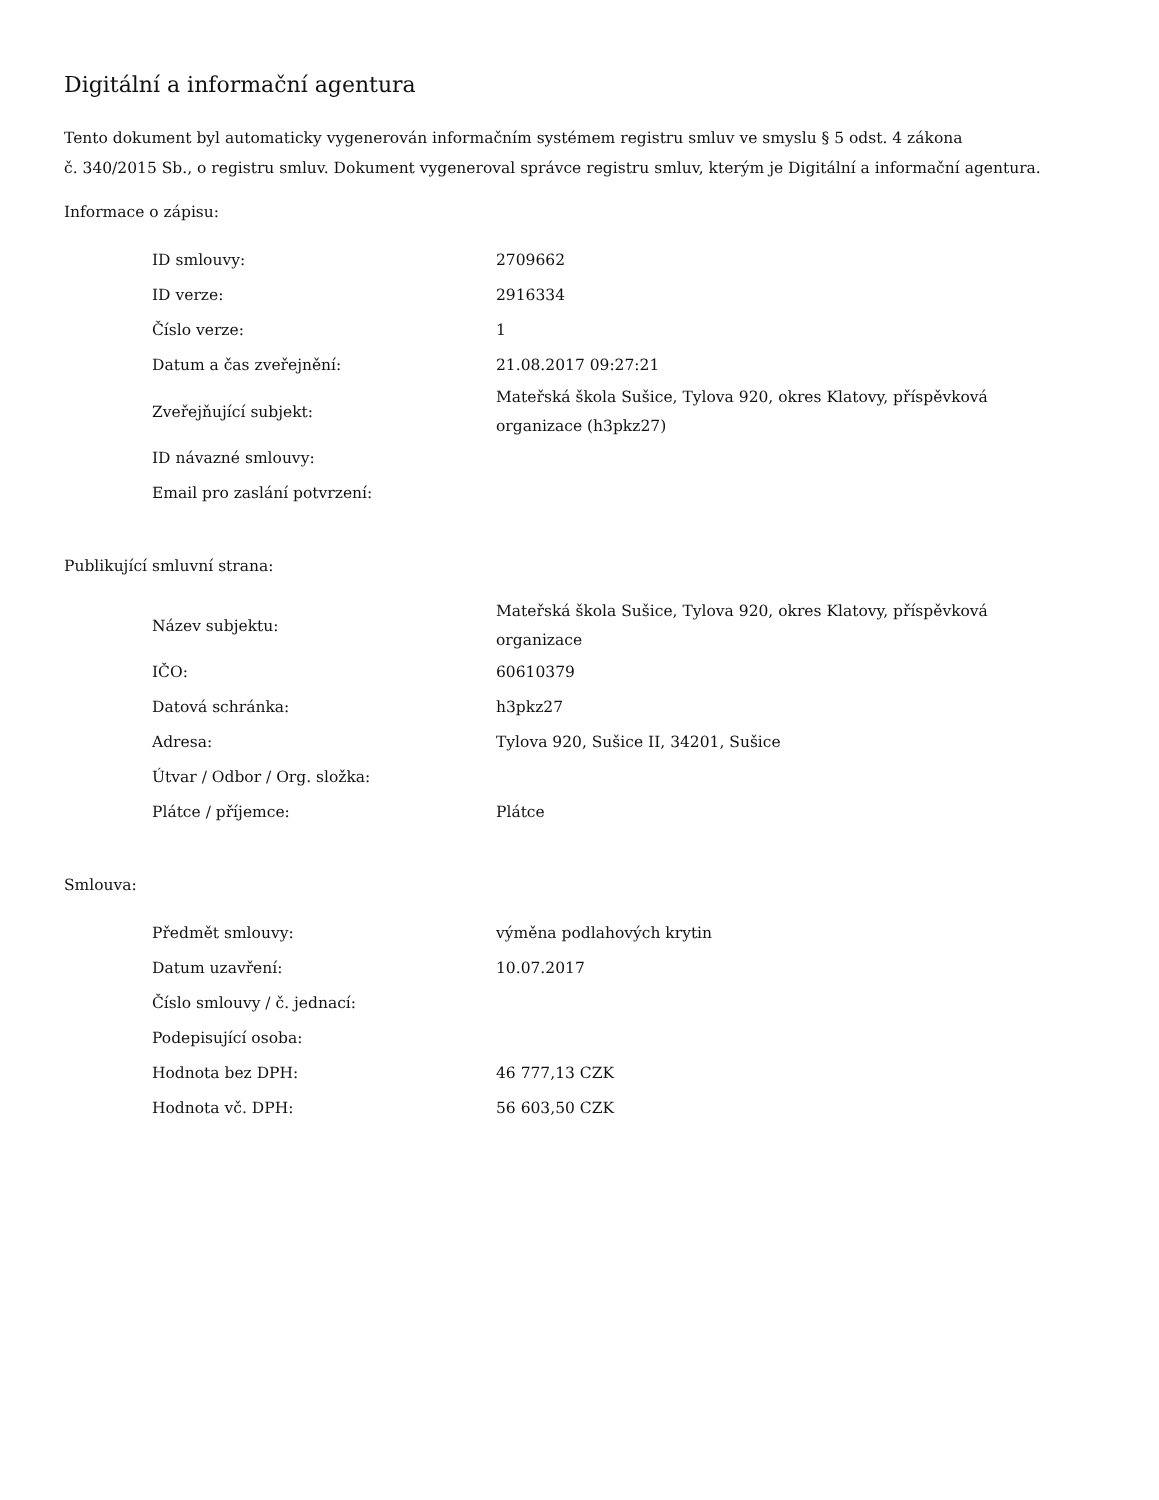Digitální a informační agentura
Tento dokument byl automaticky vygenerován informačním systémem registru smluv ve smyslu § 5 odst. 4 zákona
č. 340/2015 Sb., o registru smluv. Dokument vygeneroval správce registru smluv, kterým je Digitální a informační agentura.
Informace o zápisu:
| ID smlouvy: | 2709662 |
| ID verze: | 2916334 |
| Číslo verze: | 1 |
| Datum a čas zveřejnění: | 21.08.2017 09:27:21 |
| Zveřejňující subjekt: | Mateřská škola Sušice, Tylova 920, okres Klatovy, příspěvková organizace (h3pkz27) |
| ID návazné smlouvy: | |
| Email pro zaslání potvrzení: | |
Publikující smluvní strana:
| Název subjektu: | Mateřská škola Sušice, Tylova 920, okres Klatovy, příspěvková organizace |
| IČO: | 60610379 |
| Datová schránka: | h3pkz27 |
| Adresa: | Tylova 920, Sušice II, 34201, Sušice |
| Útvar / Odbor / Org. složka: | |
| Plátce / příjemce: | Plátce |
Smlouva:
| Předmět smlouvy: | výměna podlahových krytin |
| Datum uzavření: | 10.07.2017 |
| Číslo smlouvy / č. jednací: | |
| Podepisující osoba: | |
| Hodnota bez DPH: | 46 777,13 CZK |
| Hodnota vč. DPH: | 56 603,50 CZK |